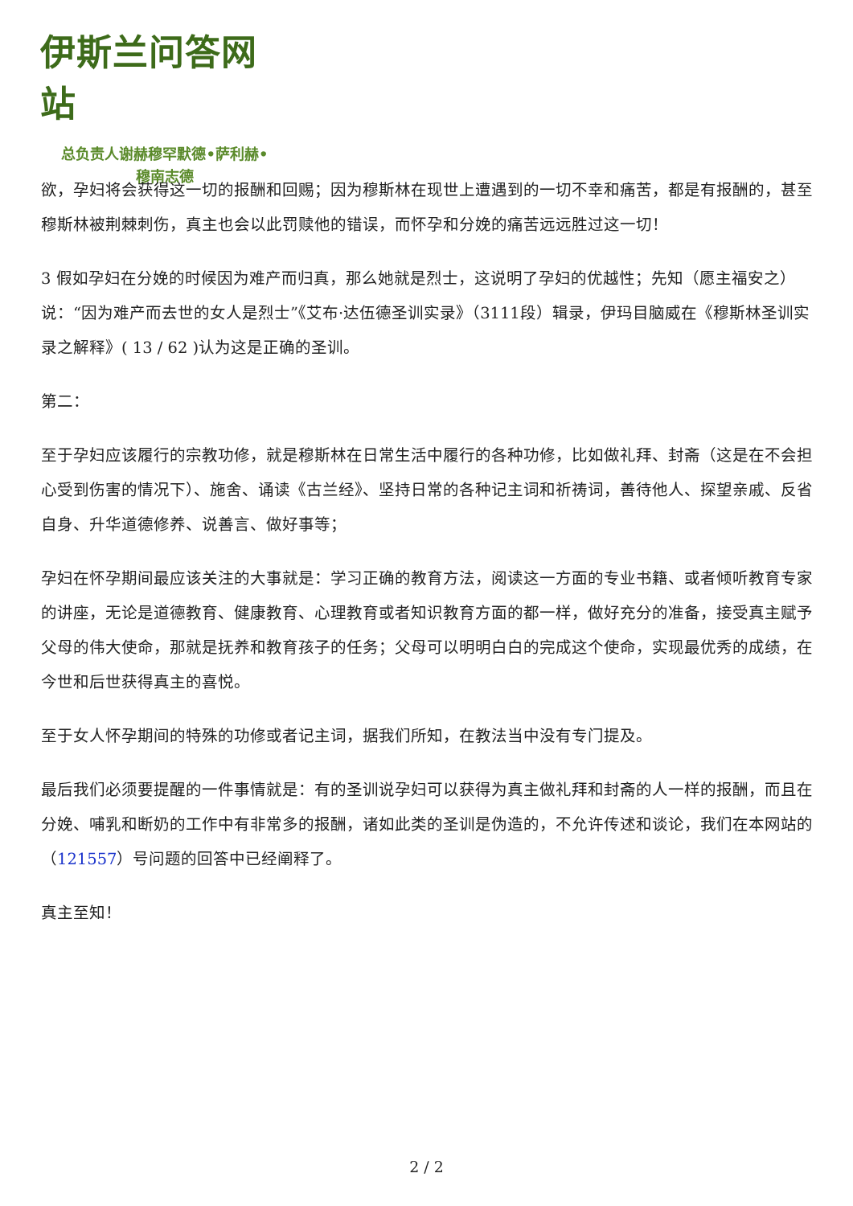伊斯兰问答网站
总负责人谢赫穆罕默德•萨利赫•
穆南志德
欲，孕妇将会获得这一切的报酬和回赐；因为穆斯林在现世上遭遇到的一切不幸和痛苦，都是有报酬的，甚至穆斯林被荆棘刺伤，真主也会以此罚赎他的错误，而怀孕和分娩的痛苦远远胜过这一切！
3 假如孕妇在分娩的时候因为难产而归真，那么她就是烈士，这说明了孕妇的优越性；先知（愿主福安之）说：“因为难产而去世的女人是烈士”《艾布·达伍德圣训实录》（3111段）辑录，伊玛目脑威在《穆斯林圣训实录之解释》( 13 / 62 )认为这是正确的圣训。
第二：
至于孕妇应该履行的宗教功修，就是穆斯林在日常生活中履行的各种功修，比如做礼拜、封斋（这是在不会担心受到伤害的情况下）、施舍、诵读《古兰经》、坚持日常的各种记主词和祈祷词，善待他人、探望亲戚、反省自身、升华道德修养、说善言、做好事等；
孕妇在怀孕期间最应该关注的大事就是：学习正确的教育方法，阅读这一方面的专业书籍、或者倾听教育专家的讲座，无论是道德教育、健康教育、心理教育或者知识教育方面的都一样，做好充分的准备，接受真主赋予父母的伟大使命，那就是抚养和教育孩子的任务；父母可以明明白白的完成这个使命，实现最优秀的成绩，在今世和后世获得真主的喜悦。
至于女人怀孕期间的特殊的功修或者记主词，据我们所知，在教法当中没有专门提及。
最后我们必须要提醒的一件事情就是：有的圣训说孕妇可以获得为真主做礼拜和封斋的人一样的报酬，而且在分娩、哺乳和断奶的工作中有非常多的报酬，诸如此类的圣训是伪造的，不允许传述和谈论，我们在本网站的（121557）号问题的回答中已经阐释了。
真主至知！
2 / 2